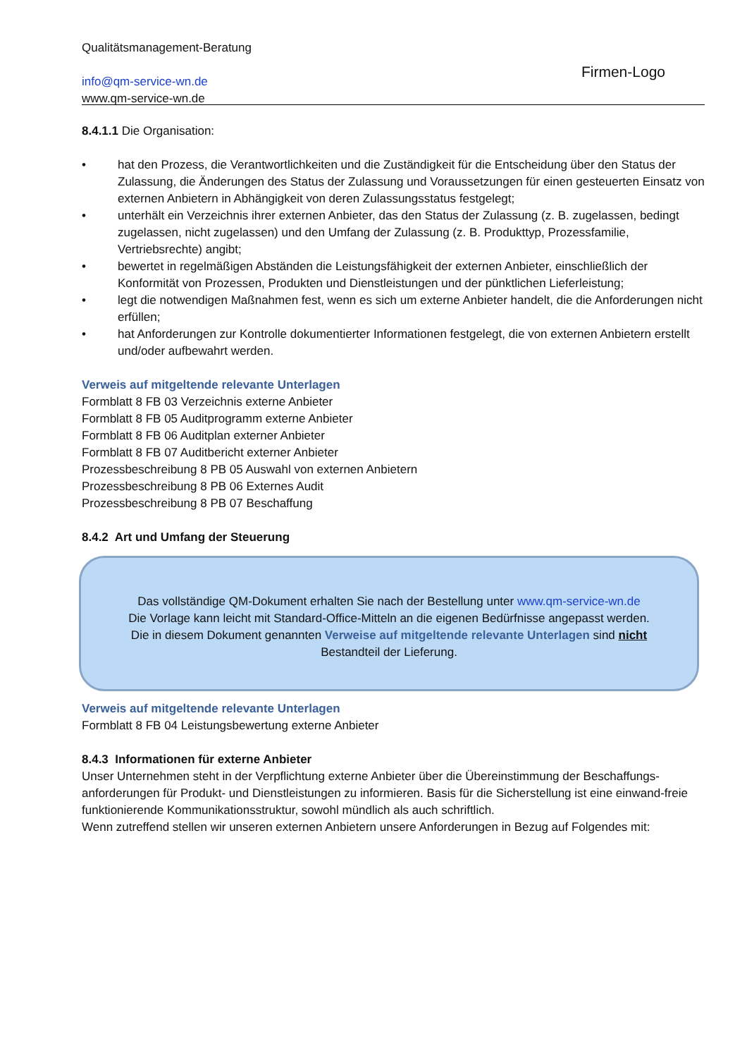Firmen-Logo
Qualitätsmanagement-Beratung
info@qm-service-wn.de
www.qm-service-wn.de
8.4.1.1 Die Organisation:
• hat den Prozess, die Verantwortlichkeiten und die Zuständigkeit für die Entscheidung über den Status der Zulassung, die Änderungen des Status der Zulassung und Voraussetzungen für einen gesteuerten Einsatz von externen Anbietern in Abhängigkeit von deren Zulassungsstatus festgelegt;
• unterhält ein Verzeichnis ihrer externen Anbieter, das den Status der Zulassung (z. B. zugelassen, bedingt zugelassen, nicht zugelassen) und den Umfang der Zulassung (z. B. Produkttyp, Prozessfamilie, Vertriebsrechte) angibt;
• bewertet in regelmäßigen Abständen die Leistungsfähigkeit der externen Anbieter, einschließlich der Konformität von Prozessen, Produkten und Dienstleistungen und der pünktlichen Lieferleistung;
• legt die notwendigen Maßnahmen fest, wenn es sich um externe Anbieter handelt, die die Anforderungen nicht erfüllen;
• hat Anforderungen zur Kontrolle dokumentierter Informationen festgelegt, die von externen Anbietern erstellt und/oder aufbewahrt werden.
Verweis auf mitgeltende relevante Unterlagen
Formblatt 8 FB 03 Verzeichnis externe Anbieter
Formblatt 8 FB 05 Auditprogramm externe Anbieter
Formblatt 8 FB 06 Auditplan externer Anbieter
Formblatt 8 FB 07 Auditbericht externer Anbieter
Prozessbeschreibung 8 PB 05 Auswahl von externen Anbietern
Prozessbeschreibung 8 PB 06 Externes Audit
Prozessbeschreibung 8 PB 07 Beschaffung
8.4.2 Art und Umfang der Steuerung
Das vollständige QM-Dokument erhalten Sie nach der Bestellung unter www.qm-service-wn.de
Die Vorlage kann leicht mit Standard-Office-Mitteln an die eigenen Bedürfnisse angepasst werden.
Die in diesem Dokument genannten Verweise auf mitgeltende relevante Unterlagen sind nicht
Bestandteil der Lieferung.
Verweis auf mitgeltende relevante Unterlagen
Formblatt 8 FB 04 Leistungsbewertung externe Anbieter
8.4.3 Informationen für externe Anbieter
Unser Unternehmen steht in der Verpflichtung externe Anbieter über die Übereinstimmung der Beschaffungs-anforderungen für Produkt- und Dienstleistungen zu informieren. Basis für die Sicherstellung ist eine einwand-freie funktionierende Kommunikationsstruktur, sowohl mündlich als auch schriftlich.
Wenn zutreffend stellen wir unseren externen Anbietern unsere Anforderungen in Bezug auf Folgendes mit: